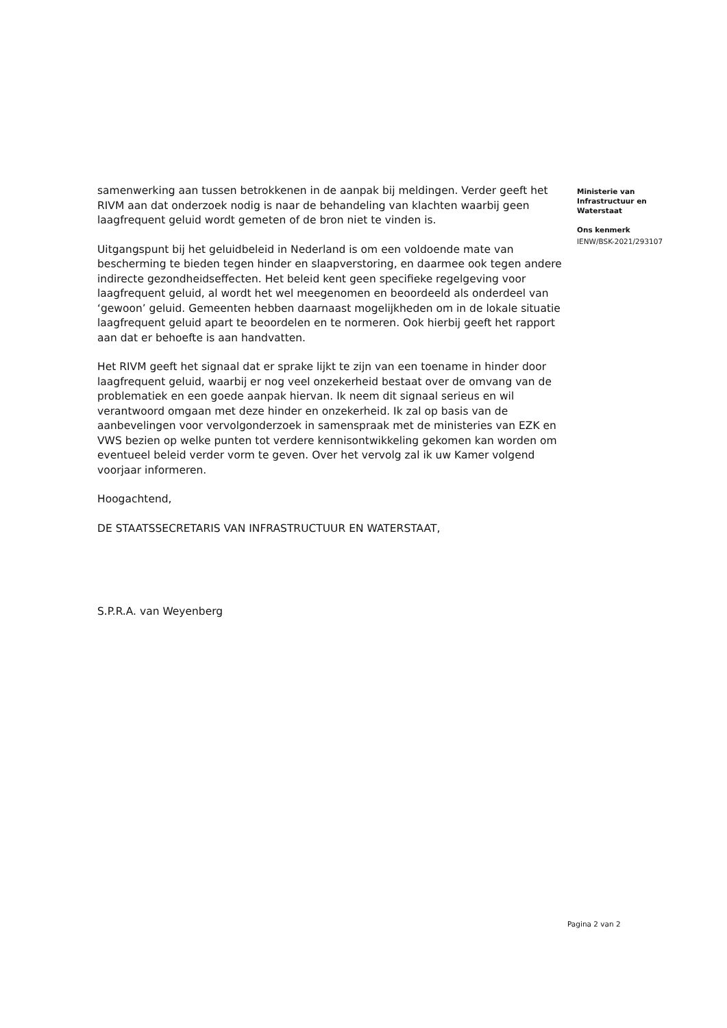samenwerking aan tussen betrokkenen in de aanpak bij meldingen. Verder geeft het RIVM aan dat onderzoek nodig is naar de behandeling van klachten waarbij geen laagfrequent geluid wordt gemeten of de bron niet te vinden is.
Uitgangspunt bij het geluidbeleid in Nederland is om een voldoende mate van bescherming te bieden tegen hinder en slaapverstoring, en daarmee ook tegen andere indirecte gezondheidseffecten. Het beleid kent geen specifieke regelgeving voor laagfrequent geluid, al wordt het wel meegenomen en beoordeeld als onderdeel van ‘gewoon’ geluid. Gemeenten hebben daarnaast mogelijkheden om in de lokale situatie laagfrequent geluid apart te beoordelen en te normeren. Ook hierbij geeft het rapport aan dat er behoefte is aan handvatten.
Het RIVM geeft het signaal dat er sprake lijkt te zijn van een toename in hinder door laagfrequent geluid, waarbij er nog veel onzekerheid bestaat over de omvang van de problematiek en een goede aanpak hiervan. Ik neem dit signaal serieus en wil verantwoord omgaan met deze hinder en onzekerheid. Ik zal op basis van de aanbevelingen voor vervolgonderzoek in samenspraak met de ministeries van EZK en VWS bezien op welke punten tot verdere kennisontwikkeling gekomen kan worden om eventueel beleid verder vorm te geven. Over het vervolg zal ik uw Kamer volgend voorjaar informeren.
Hoogachtend,
DE STAATSSECRETARIS VAN INFRASTRUCTUUR EN WATERSTAAT,
S.P.R.A. van Weyenberg
Ministerie van
Infrastructuur en
Waterstaat
Ons kenmerk
IENW/BSK-2021/293107
Pagina 2 van 2